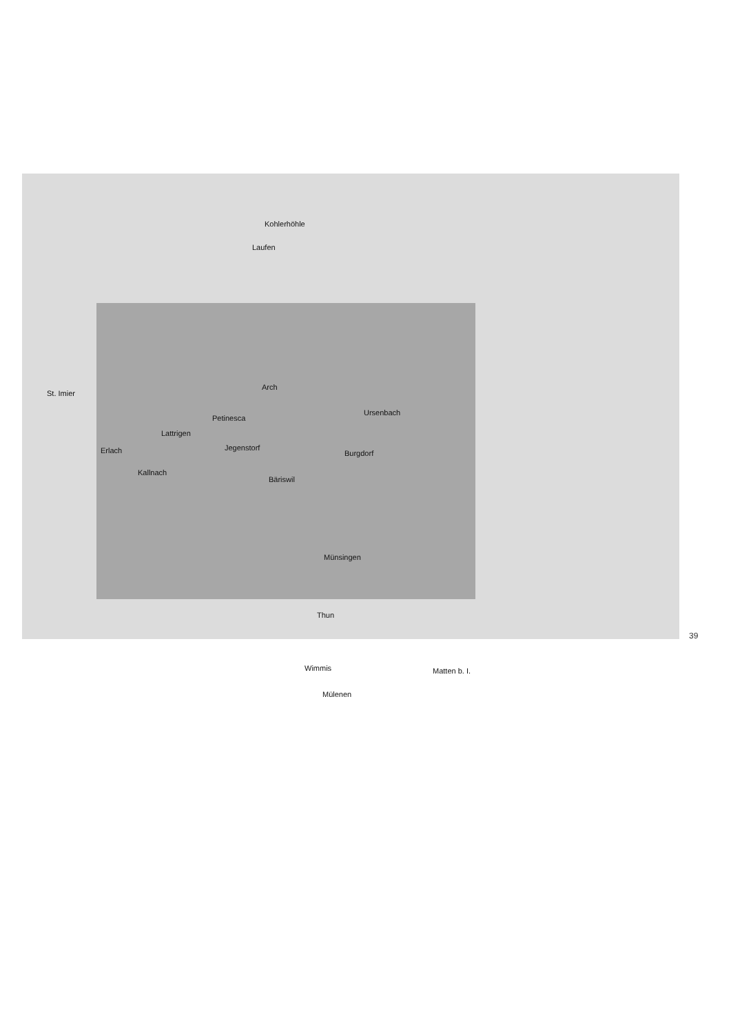Kohlerhöhle
Laufen
St. Imier
Arch
Ursenbach
Petinesca
Lattrigen
Erlach Jegenstorf
Burgdorf
Kallnach
Bäriswil
Münsingen
Thun
Wimmis Matten b. I.
Mülenen
39